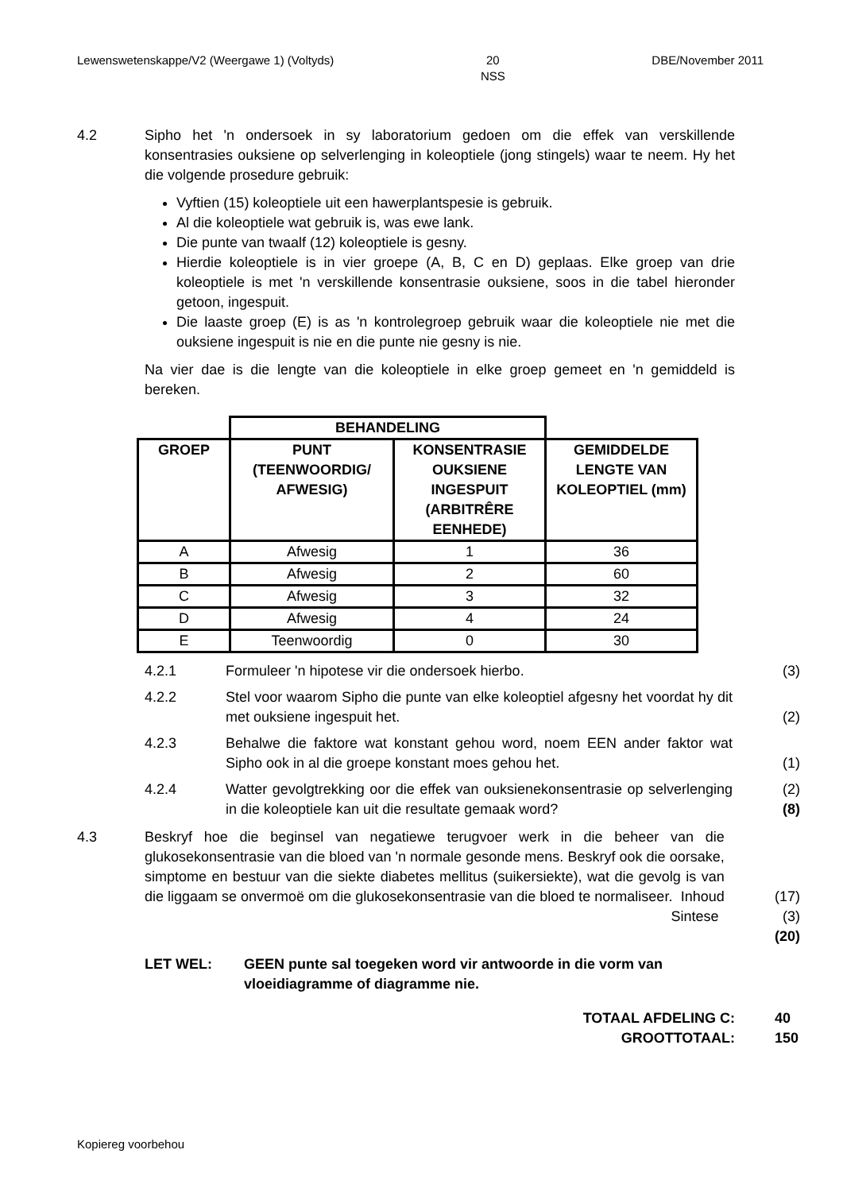Lewenswetenskappe/V2 (Weergawe 1) (Voltyds) 20
NSS DBE/November 2011
4.2 Sipho het 'n ondersoek in sy laboratorium gedoen om die effek van verskillende konsentrasies ouksiene op selverlenging in koleoptiele (jong stingels) waar te neem. Hy het die volgende prosedure gebruik:
Vyftien (15) koleoptiele uit een hawerplantspesie is gebruik.
Al die koleoptiele wat gebruik is, was ewe lank.
Die punte van twaalf (12) koleoptiele is gesny.
Hierdie koleoptiele is in vier groepe (A, B, C en D) geplaas. Elke groep van drie koleoptiele is met 'n verskillende konsentrasie ouksiene, soos in die tabel hieronder getoon, ingespuit.
Die laaste groep (E) is as 'n kontrolegroep gebruik waar die koleoptiele nie met die ouksiene ingespuit is nie en die punte nie gesny is nie.
Na vier dae is die lengte van die koleoptiele in elke groep gemeet en 'n gemiddeld is bereken.
| | BEHANDELING | | |
| --- | --- | --- | --- |
| GROEP | PUNT (TEENWOORDIG/ AFWESIG) | KONSENTRASIE OUKSIENE INGESPUIT (ARBITRÊRE EENHEDE) | GEMIDDELDE LENGTE VAN KOLEOPTIEL (mm) |
| A | Afwesig | 1 | 36 |
| B | Afwesig | 2 | 60 |
| C | Afwesig | 3 | 32 |
| D | Afwesig | 4 | 24 |
| E | Teenwoordig | 0 | 30 |
4.2.1 Formuleer 'n hipotese vir die ondersoek hierbo. (3)
4.2.2 Stel voor waarom Sipho die punte van elke koleoptiel afgesny het voordat hy dit met ouksiene ingespuit het.
(2)
4.2.3 Behalwe die faktore wat konstant gehou word, noem EEN ander faktor wat Sipho ook in al die groepe konstant moes gehou het.
(1)
4.2.4 Watter gevolgtrekking oor die effek van ouksienekonsentrasie op selverlenging in die koleoptiele kan uit die resultate gemaak word?
(2)
(8)
4.3 Beskryf hoe die beginsel van negatiewe terugvoer werk in die beheer van die glukosekonsentrasie van die bloed van 'n normale gesonde mens. Beskryf ook die oorsake, simptome en bestuur van die siekte diabetes mellitus (suikersiekte), wat die gevolg is van die liggaam se onvermoë om die glukosekonsentrasie van die bloed te normaliseer. Inhoud
(17)
Sintese (3)
(20)
LET WEL: GEEN punte sal toegeken word vir antwoorde in die vorm van vloeidiagramme of diagramme nie.
TOTAAL AFDELING C: 40
GROOTTOTAAL: 150
Kopiereg voorbehou